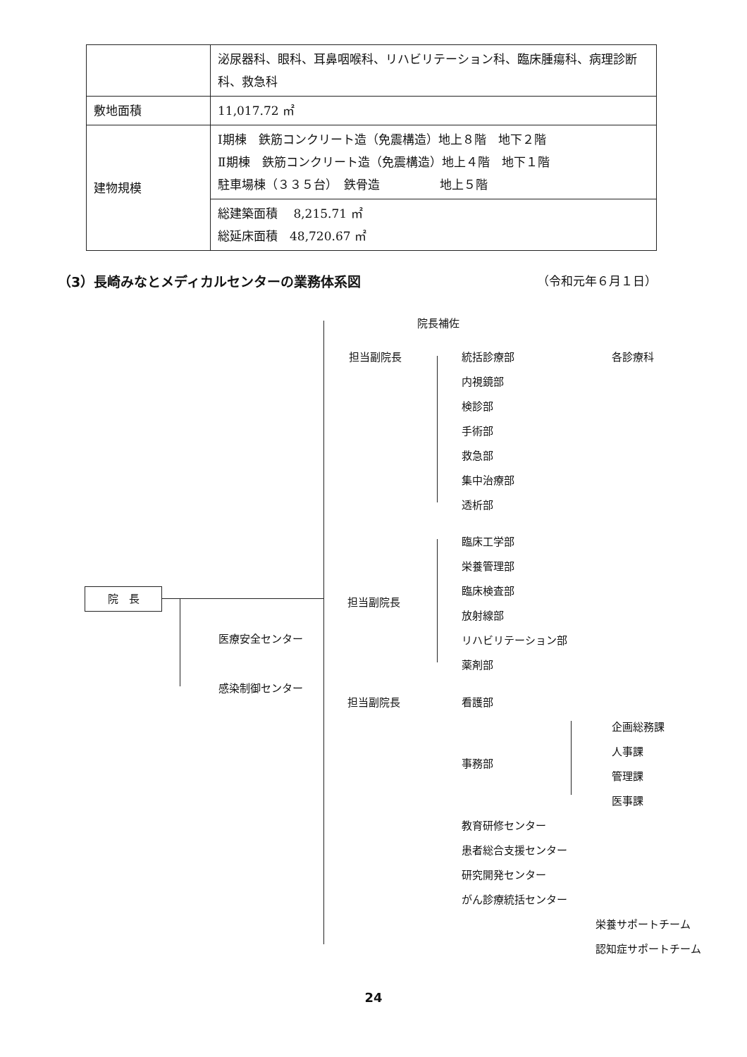| | 泌尿器科、眼科、耳鼻咽喉科、リハビリテーション科、臨床腫瘍科、病理診断科、救急科 |
| 敷地面積 | 11,017.72 ㎡ |
| 建物規模 | Ⅰ期棟 鉄筋コンクリート造（免震構造）地上８階 地下２階 Ⅱ期棟 鉄筋コンクリート造（免震構造）地上４階 地下１階 駐車場棟（３３５台） 鉄骨造 地上５階 |
| | 総建築面積 8,215.71 ㎡ 総延床面積 48,720.67 ㎡ |
（3）長崎みなとメディカルセンターの業務体系図 （令和元年６月１日）
院　長
医療安全センター
感染制御センター
院長補佐
担当副院長 統括診療部 各診療科
内視鏡部
検診部
手術部
救急部
集中治療部
透析部
臨床工学部
栄養管理部
臨床検査部
担当副院長
放射線部
リハビリテーション部
薬剤部
担当副院長 看護部
企画総務課
事務部
人事課
管理課
医事課
教育研修センター
患者総合支援センター
研究開発センター
がん診療統括センター
栄養サポートチーム
認知症サポートチーム
24